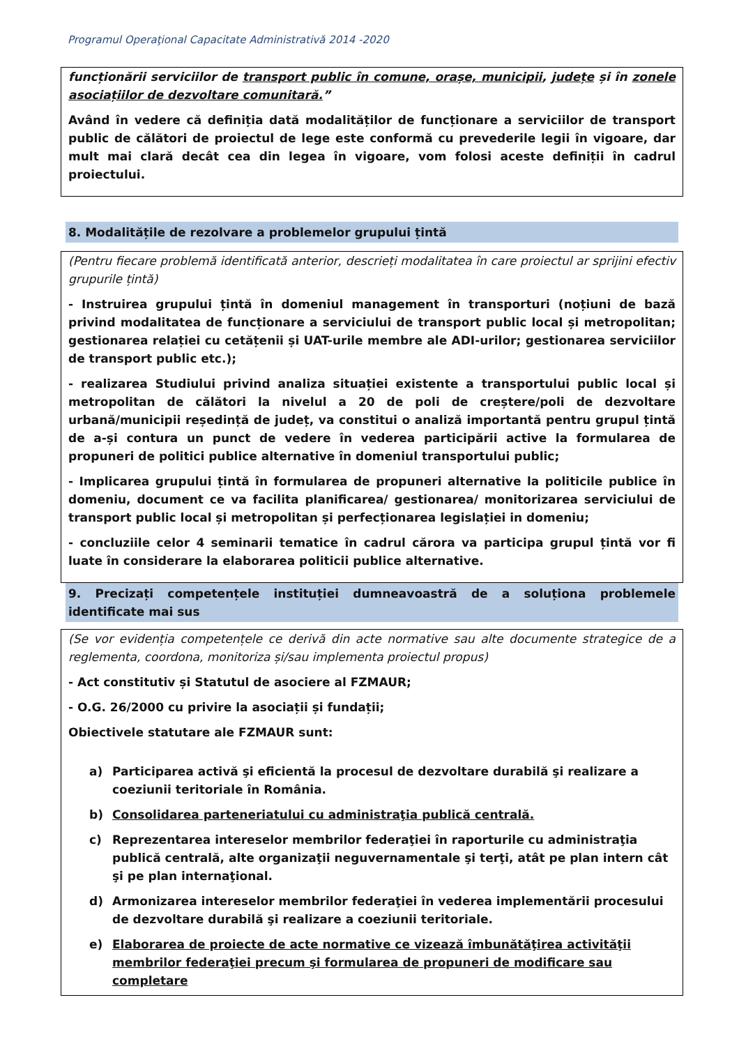Programul Operaţional Capacitate Administrativă 2014 -2020
funcționării serviciilor de transport public în comune, orașe, municipii, județe și în zonele asociațiilor de dezvoltare comunitară.”
Având în vedere că definiția dată modalităților de funcționare a serviciilor de transport public de călători de proiectul de lege este conformă cu prevederile legii în vigoare, dar mult mai clară decât cea din legea în vigoare, vom folosi aceste definiții în cadrul proiectului.
8. Modalitățile de rezolvare a problemelor grupului țintă
(Pentru fiecare problemă identificată anterior, descrieți modalitatea în care proiectul ar sprijini efectiv grupurile țintă)
- Instruirea grupului țintă în domeniul management în transporturi (noțiuni de bază privind modalitatea de funcționare a serviciului de transport public local și metropolitan; gestionarea relației cu cetățenii și UAT-urile membre ale ADI-urilor; gestionarea serviciilor de transport public etc.);
- realizarea Studiului privind analiza situației existente a transportului public local și metropolitan de călători la nivelul a 20 de poli de creștere/poli de dezvoltare urbană/municipii reședință de județ, va constitui o analiză importantă pentru grupul țintă de a-și contura un punct de vedere în vederea participării active la formularea de propuneri de politici publice alternative în domeniul transportului public;
- Implicarea grupului țintă în formularea de propuneri alternative la politicile publice în domeniu, document ce va facilita planificarea/ gestionarea/ monitorizarea serviciului de transport public local și metropolitan și perfecționarea legislației in domeniu;
- concluziile celor 4 seminarii tematice în cadrul cărora va participa grupul țintă vor fi luate în considerare la elaborarea politicii publice alternative.
9. Precizați competențele instituției dumneavoastră de a soluționa problemele identificate mai sus
(Se vor evidenția competențele ce derivă din acte normative sau alte documente strategice de a reglementa, coordona, monitoriza și/sau implementa proiectul propus)
- Act constitutiv și Statutul de asociere al FZMAUR;
- O.G. 26/2000 cu privire la asociații și fundații;
Obiectivele statutare ale FZMAUR sunt:
a) Participarea activă şi eficientă la procesul de dezvoltare durabilă şi realizare a coeziunii teritoriale în România.
b) Consolidarea parteneriatului cu administraţia publică centrală.
c) Reprezentarea intereselor membrilor federaţiei în raporturile cu administraţia publică centrală, alte organizaţii neguvernamentale şi terţi, atât pe plan intern cât şi pe plan internaţional.
d) Armonizarea intereselor membrilor federaţiei în vederea implementării procesului de dezvoltare durabilă şi realizare a coeziunii teritoriale.
e) Elaborarea de proiecte de acte normative ce vizează îmbunătăţirea activităţii membrilor federaţiei precum şi formularea de propuneri de modificare sau completare